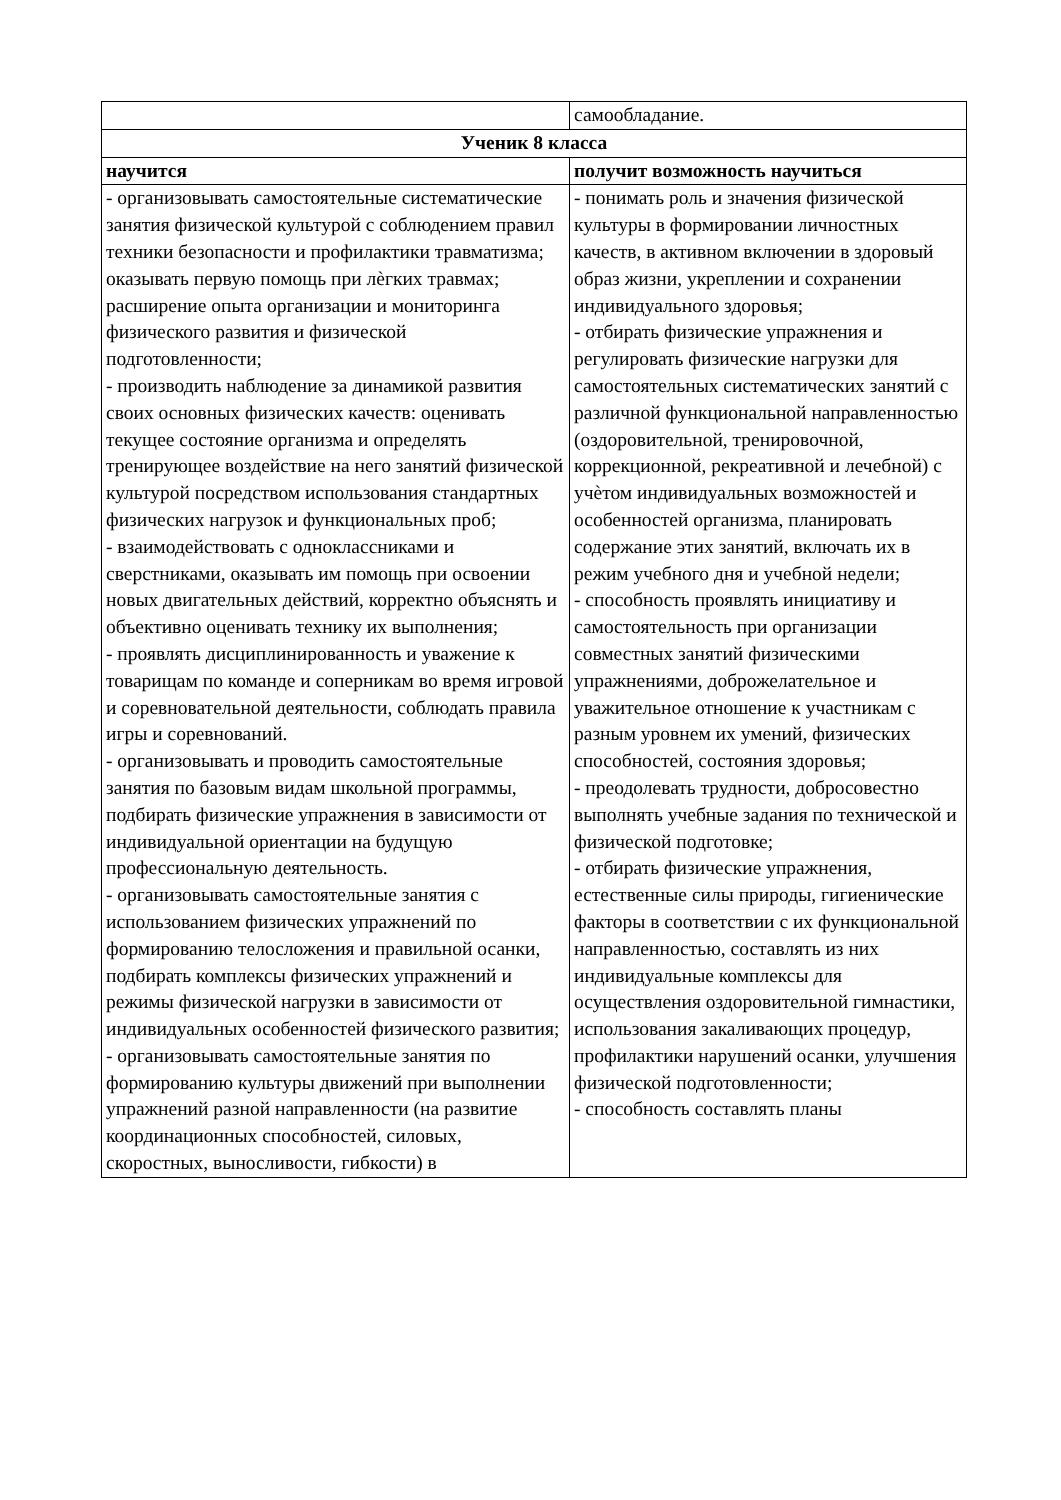| | самообладание. |
| Ученик 8 класса | |
| научится | получит возможность научиться |
| - организовывать самостоятельные систематические занятия физической культурой с соблюдением правил техники безопасности и профилактики травматизма; оказывать первую помощь при лѐгких травмах; расширение опыта организации и мониторинга физического развития и физической подготовленности; - производить наблюдение за динамикой развития своих основных физических качеств: оценивать текущее состояние организма и определять тренирующее воздействие на него занятий физической культурой посредством использования стандартных физических нагрузок и функциональных проб; - взаимодействовать с одноклассниками и сверстниками, оказывать им помощь при освоении новых двигательных действий, корректно объяснять и объективно оценивать технику их выполнения; - проявлять дисциплинированность и уважение к товарищам по команде и соперникам во время игровой и соревновательной деятельности, соблюдать правила игры и соревнований. - организовывать и проводить самостоятельные занятия по базовым видам школьной программы, подбирать физические упражнения в зависимости от индивидуальной ориентации на будущую профессиональную деятельность. - организовывать самостоятельные занятия с использованием физических упражнений по формированию телосложения и правильной осанки, подбирать комплексы физических упражнений и режимы физической нагрузки в зависимости от индивидуальных особенностей физического развития; - организовывать самостоятельные занятия по формированию культуры движений при выполнении упражнений разной направленности (на развитие координационных способностей, силовых, скоростных, выносливости, гибкости) в | - понимать роль и значения физической культуры в формировании личностных качеств, в активном включении в здоровый образ жизни, укреплении и сохранении индивидуального здоровья; - отбирать физические упражнения и регулировать физические нагрузки для самостоятельных систематических занятий с различной функциональной направленностью (оздоровительной, тренировочной, коррекционной, рекреативной и лечебной) с учѐтом индивидуальных возможностей и особенностей организма, планировать содержание этих занятий, включать их в режим учебного дня и учебной недели; - способность проявлять инициативу и самостоятельность при организации совместных занятий физическими упражнениями, доброжелательное и уважительное отношение к участникам с разным уровнем их умений, физических способностей, состояния здоровья; - преодолевать трудности, добросовестно выполнять учебные задания по технической и физической подготовке; - отбирать физические упражнения, естественные силы природы, гигиенические факторы в соответствии с их функциональной направленностью, составлять из них индивидуальные комплексы для осуществления оздоровительной гимнастики, использования закаливающих процедур, профилактики нарушений осанки, улучшения физической подготовленности; - способность составлять планы |